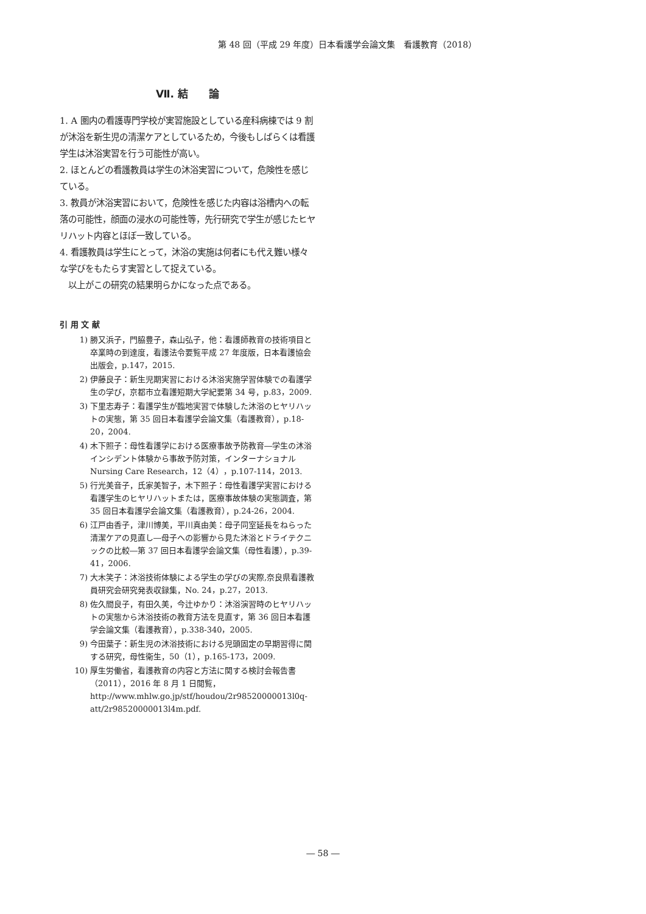第 48 回（平成 29 年度）日本看護学会論文集　看護教育（2018）
Ⅶ. 結　　論
1. A 圏内の看護専門学校が実習施設としている産科病棟では 9 割が沐浴を新生児の清潔ケアとしているため，今後もしばらくは看護学生は沐浴実習を行う可能性が高い。
2. ほとんどの看護教員は学生の沐浴実習について，危険性を感じている。
3. 教員が沐浴実習において，危険性を感じた内容は浴槽内への転落の可能性，顔面の浸水の可能性等，先行研究で学生が感じたヒヤリハット内容とほぼ一致している。
4. 看護教員は学生にとって，沐浴の実施は何者にも代え難い様々な学びをもたらす実習として捉えている。
　以上がこの研究の結果明らかになった点である。
引 用 文 献
1) 勝又浜子，門脇豊子，森山弘子，他：看護師教育の技術項目と卒業時の到達度，看護法令要覧平成 27 年度版，日本看護協会出版会，p.147，2015.
2) 伊藤良子：新生児期実習における沐浴実施学習体験での看護学生の学び，京都市立看護短期大学紀要第 34 号，p.83，2009.
3) 下里志寿子：看護学生が臨地実習で体験した沐浴のヒヤリハットの実態，第 35 回日本看護学会論文集（看護教育），p.18-20，2004.
4) 木下照子：母性看護学における医療事故予防教育―学生の沐浴インシデント体験から事故予防対策，インターナショナル Nursing Care Research，12（4），p.107-114，2013.
5) 行光美音子，氏家美智子，木下照子：母性看護学実習における看護学生のヒヤリハットまたは，医療事故体験の実態調査，第 35 回日本看護学会論文集（看護教育），p.24-26，2004.
6) 江戸由香子，津川博美，平川真由美：母子同室延長をねらった清潔ケアの見直し―母子への影響から見た沐浴とドライテクニックの比較―第 37 回日本看護学会論文集（母性看護），p.39-41，2006.
7) 大木笑子：沐浴技術体験による学生の学びの実際,奈良県看護教員研究会研究発表収録集，No. 24，p.27，2013.
8) 佐久間良子，有田久美，今辻ゆかり：沐浴演習時のヒヤリハットの実態から沐浴技術の教育方法を見直す，第 36 回日本看護学会論文集（看護教育），p.338-340，2005.
9) 今田葉子：新生児の沐浴技術における児頭固定の早期習得に関する研究，母性衛生，50（1），p.165-173，2009.
10) 厚生労働省，看護教育の内容と方法に関する検討会報告書（2011），2016 年 8 月 1 日閲覧，
http://www.mhlw.go.jp/stf/houdou/2r98520000013l0q-att/2r98520000013l4m.pdf.
― 58 ―